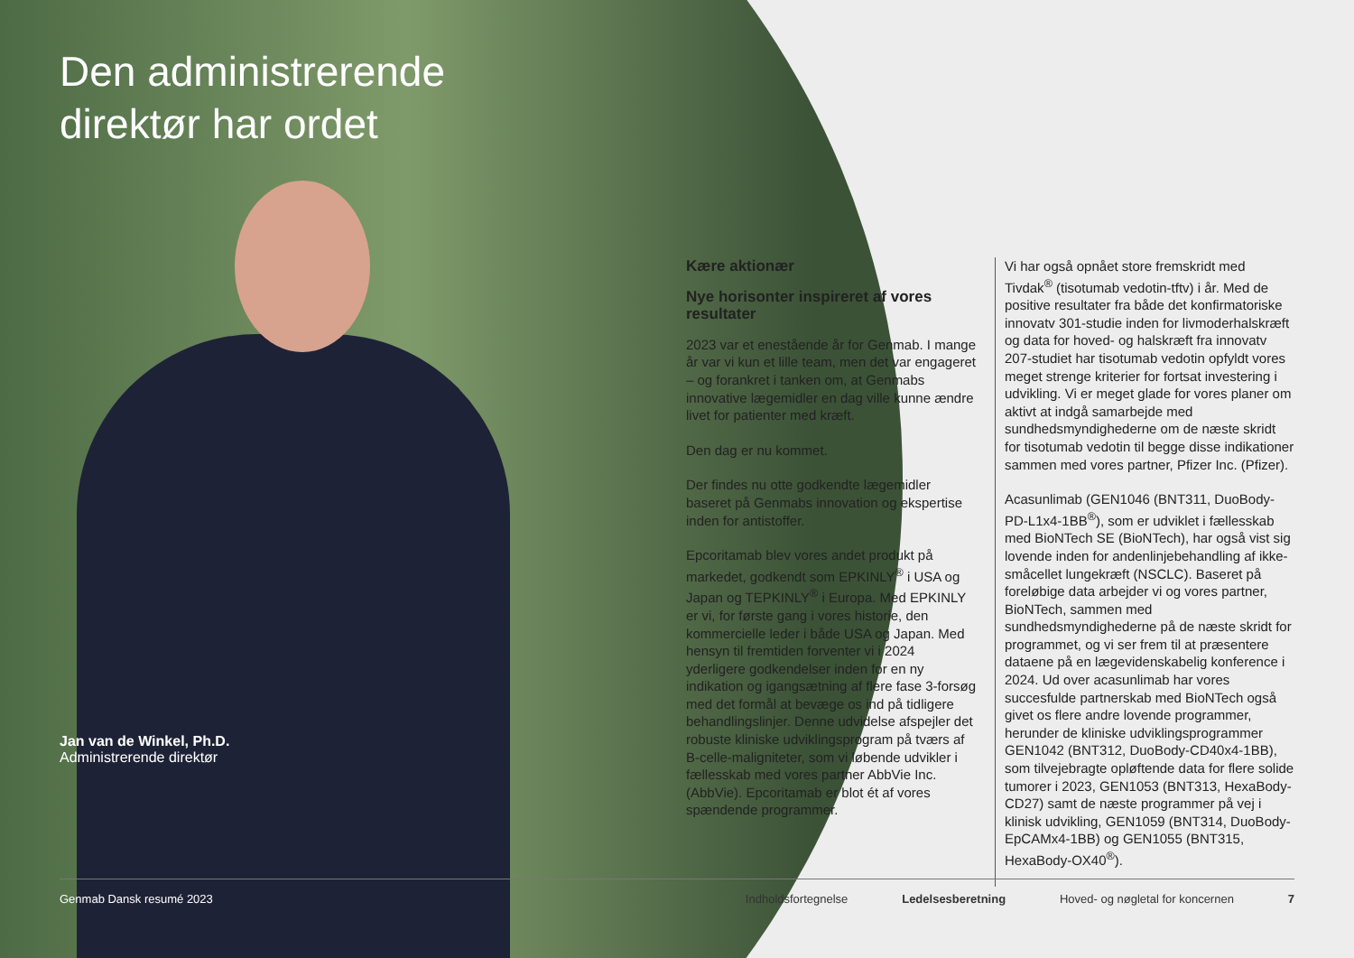Den administrerende
direktør har ordet
Jan van de Winkel, Ph.D.
Administrerende direktør
Kære aktionær
Nye horisonter inspireret af vores resultater
2023 var et enestående år for Genmab. I mange år var vi kun et lille team, men det var engageret – og forankret i tanken om, at Genmabs innovative lægemidler en dag ville kunne ændre livet for patienter med kræft.
Den dag er nu kommet.
Der findes nu otte godkendte lægemidler baseret på Genmabs innovation og ekspertise inden for antistoffer.
Epcoritamab blev vores andet produkt på markedet, godkendt som EPKINLY<sup>®</sup> i USA og Japan og TEPKINLY<sup>®</sup> i Europa. Med EPKINLY er vi, for første gang i vores historie, den kommercielle leder i både USA og Japan. Med hensyn til fremtiden forventer vi i 2024 yderligere godkendelser inden for en ny indikation og igangsætning af flere fase 3-forsøg med det formål at bevæge os ind på tidligere behandlingslinjer. Denne udvidelse afspejler det robuste kliniske udviklingsprogram på tværs af B-celle-maligniteter, som vi løbende udvikler i fællesskab med vores partner AbbVie Inc. (AbbVie). Epcoritamab er blot ét af vores spændende programmer.
Vi har også opnået store fremskridt med Tivdak<sup>®</sup> (tisotumab vedotin-tftv) i år. Med de positive resultater fra både det konfirmatoriske innovatv 301-studie inden for livmoderhalskræft og data for hoved- og halskræft fra innovatv 207-studiet har tisotumab vedotin opfyldt vores meget strenge kriterier for fortsat investering i udvikling. Vi er meget glade for vores planer om aktivt at indgå samarbejde med sundhedsmyndighederne om de næste skridt for tisotumab vedotin til begge disse indikationer sammen med vores partner, Pfizer Inc. (Pfizer).
Acasunlimab (GEN1046 (BNT311, DuoBody-PD-L1x4-1BB<sup>®</sup>), som er udviklet i fællesskab med BioNTech SE (BioNTech), har også vist sig lovende inden for andenlinjebehandling af ikke-småcellet lungekræft (NSCLC). Baseret på foreløbige data arbejder vi og vores partner, BioNTech, sammen med sundhedsmyndighederne på de næste skridt for programmet, og vi ser frem til at præsentere dataene på en lægevidenskabelig konference i 2024. Ud over acasunlimab har vores succesfulde partnerskab med BioNTech også givet os flere andre lovende programmer, herunder de kliniske udviklingsprogrammer GEN1042 (BNT312, DuoBody-CD40x4-1BB), som tilvejebragte opløftende data for flere solide tumorer i 2023, GEN1053 (BNT313, HexaBody-CD27) samt de næste programmer på vej i klinisk udvikling, GEN1059 (BNT314, DuoBody-EpCAMx4-1BB) og GEN1055 (BNT315, HexaBody-OX40<sup>®</sup>).
Genmab Dansk resumé 2023 Indholdsfortegnelse Ledelsesberetning Hoved- og nøgletal for koncernen 7